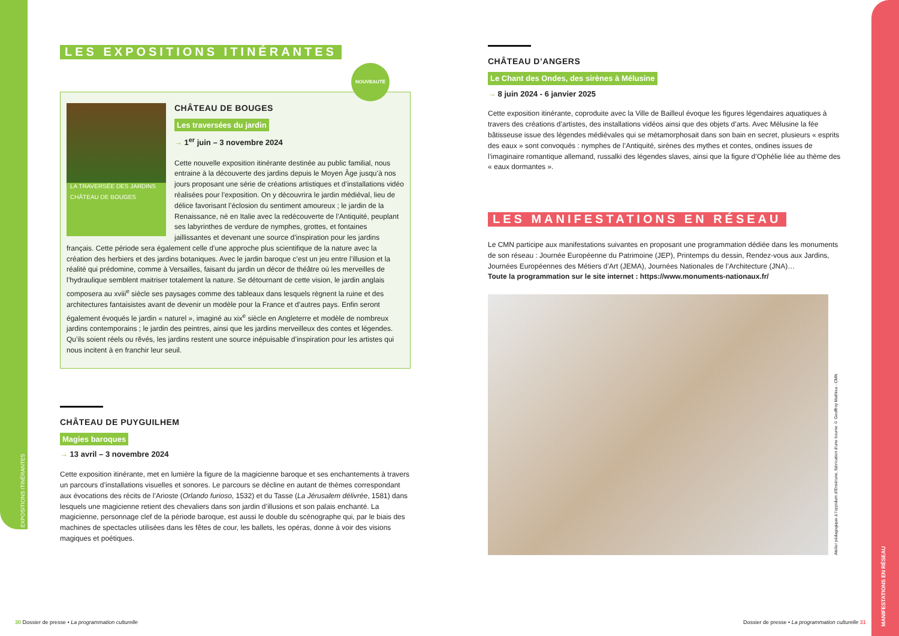EXPOSITIONS ITINÉRANTES
MANIFESTATIONS EN RÉSEAU
LES EXPOSITIONS ITINÉRANTES
NOUVEAUTÉ
LA TRAVERSÉE DES JARDINS
CHÂTEAU DE BOUGES
CHÂTEAU DE BOUGES
Les traversées du jardin
→ 1<sup>er</sup> juin – 3 novembre 2024
Cette nouvelle exposition itinérante destinée au public familial, nous entraine à la découverte des jardins depuis le Moyen Âge jusqu’à nos jours proposant une série de créations artistiques et d’installations vidéo réalisées pour l’exposition. On y découvrira le jardin médiéval, lieu de délice favorisant l’éclosion du sentiment amoureux ; le jardin de la Renaissance, né en Italie avec la redécouverte de l’Antiquité, peuplant ses labyrinthes de verdure de nymphes, grottes, et fontaines jaillissantes et devenant une source d’inspiration pour les jardins français. Cette période sera également celle d’une approche plus scientifique de la nature avec la création des herbiers et des jardins botaniques. Avec le jardin baroque c’est un jeu entre l’illusion et la réalité qui prédomine, comme à Versailles, faisant du jardin un décor de théâtre où les merveilles de l’hydraulique semblent maitriser totalement la nature. Se détournant de cette vision, le jardin anglais composera au xviii<sup>e</sup> siècle ses paysages comme des tableaux dans lesquels règnent la ruine et des architectures fantaisistes avant de devenir un modèle pour la France et d’autres pays. Enfin seront également évoqués le jardin « naturel », imaginé au xix<sup>e</sup> siècle en Angleterre et modèle de nombreux jardins contemporains ; le jardin des peintres, ainsi que les jardins merveilleux des contes et légendes. Qu’ils soient réels ou rêvés, les jardins restent une source inépuisable d’inspiration pour les artistes qui nous incitent à en franchir leur seuil.
CHÂTEAU DE PUYGUILHEM
Magies baroques
→ 13 avril – 3 novembre 2024
Cette exposition itinérante, met en lumière la figure de la magicienne baroque et ses enchantements à travers un parcours d’installations visuelles et sonores. Le parcours se décline en autant de thèmes correspondant aux évocations des récits de l’Arioste (Orlando furioso, 1532) et du Tasse (La Jérusalem délivrée, 1581) dans lesquels une magicienne retient des chevaliers dans son jardin d’illusions et son palais enchanté. La magicienne, personnage clef de la période baroque, est aussi le double du scénographe qui, par le biais des machines de spectacles utilisées dans les fêtes de cour, les ballets, les opéras, donne à voir des visions magiques et poétiques.
CHÂTEAU D’ANGERS
Le Chant des Ondes, des sirènes à Mélusine
→ 8 juin 2024 - 6 janvier 2025
Cette exposition itinérante, coproduite avec la Ville de Bailleul évoque les figures légendaires aquatiques à travers des créations d’artistes, des installations vidéos ainsi que des objets d’arts. Avec Mélusine la fée bâtisseuse issue des légendes médiévales qui se métamorphosait dans son bain en secret, plusieurs « esprits des eaux » sont convoqués : nymphes de l’Antiquité, sirènes des mythes et contes, ondines issues de l’imaginaire romantique allemand, russalki des légendes slaves, ainsi que la figure d’Ophélie liée au thème des « eaux dormantes ».
LES MANIFESTATIONS EN RÉSEAU
Le CMN participe aux manifestations suivantes en proposant une programmation dédiée dans les monuments de son réseau : Journée Européenne du Patrimoine (JEP), Printemps du dessin, Rendez-vous aux Jardins, Journées Européennes des Métiers d’Art (JEMA), Journées Nationales de l’Architecture (JNA)…
Toute la programmation sur le site internet : https://www.monuments-nationaux.fr/
Atelier pédagogique à l’oppidum d’Ensérune, fabrication d’une bourse © Geoffroy Mathieu - CMN
30 Dossier de presse • La programmation culturelle
Dossier de presse • La programmation culturelle 31